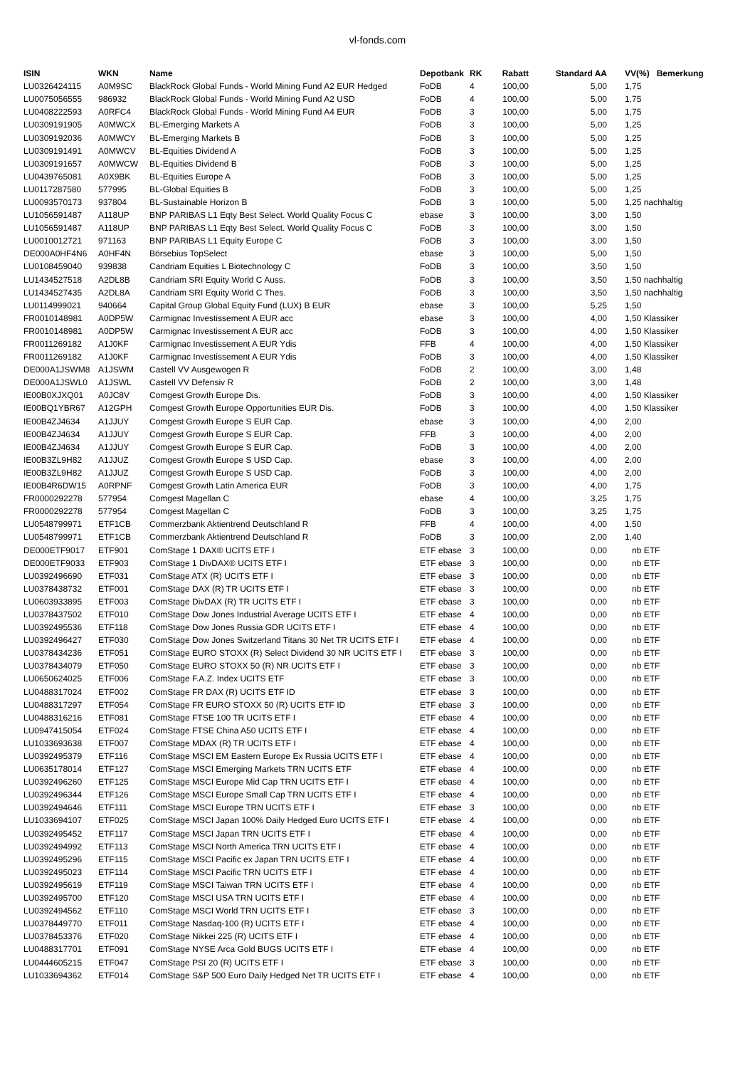vl-fonds.com
| ISIN | WKN | Name | Depotbank | RK | Rabatt | Standard AA | | VV(%) Bemerkung |
| --- | --- | --- | --- | --- | --- | --- | --- | --- |
| LU0326424115 | A0M9SC | BlackRock Global Funds - World Mining Fund A2 EUR Hedged | FoDB | 4 | 100,00 | 5,00 | | 1,75 |
| LU0075056555 | 986932 | BlackRock Global Funds - World Mining Fund A2 USD | FoDB | 4 | 100,00 | 5,00 | | 1,75 |
| LU0408222593 | A0RFC4 | BlackRock Global Funds - World Mining Fund A4 EUR | FoDB | 3 | 100,00 | 5,00 | | 1,75 |
| LU0309191905 | A0MWCX | BL-Emerging Markets A | FoDB | 3 | 100,00 | 5,00 | | 1,25 |
| LU0309192036 | A0MWCY | BL-Emerging Markets B | FoDB | 3 | 100,00 | 5,00 | | 1,25 |
| LU0309191491 | A0MWCV | BL-Equities Dividend A | FoDB | 3 | 100,00 | 5,00 | | 1,25 |
| LU0309191657 | A0MWCW | BL-Equities Dividend B | FoDB | 3 | 100,00 | 5,00 | | 1,25 |
| LU0439765081 | A0X9BK | BL-Equities Europe A | FoDB | 3 | 100,00 | 5,00 | | 1,25 |
| LU0117287580 | 577995 | BL-Global Equities B | FoDB | 3 | 100,00 | 5,00 | | 1,25 |
| LU0093570173 | 937804 | BL-Sustainable Horizon B | FoDB | 3 | 100,00 | 5,00 | | 1,25 nachhaltig |
| LU1056591487 | A118UP | BNP PARIBAS L1 Eqty Best Select. World Quality Focus C | ebase | 3 | 100,00 | 3,00 | | 1,50 |
| LU1056591487 | A118UP | BNP PARIBAS L1 Eqty Best Select. World Quality Focus C | FoDB | 3 | 100,00 | 3,00 | | 1,50 |
| LU0010012721 | 971163 | BNP PARIBAS L1 Equity Europe C | FoDB | 3 | 100,00 | 3,00 | | 1,50 |
| DE000A0HF4N6 | A0HF4N | Börsebius TopSelect | ebase | 3 | 100,00 | 5,00 | | 1,50 |
| LU0108459040 | 939838 | Candriam Equities L Biotechnology C | FoDB | 3 | 100,00 | 3,50 | | 1,50 |
| LU1434527518 | A2DL8B | Candriam SRI Equity World C Auss. | FoDB | 3 | 100,00 | 3,50 | | 1,50 nachhaltig |
| LU1434527435 | A2DL8A | Candriam SRI Equity World C Thes. | FoDB | 3 | 100,00 | 3,50 | | 1,50 nachhaltig |
| LU0114999021 | 940664 | Capital Group Global Equity Fund (LUX) B EUR | ebase | 3 | 100,00 | 5,25 | | 1,50 |
| FR0010148981 | A0DP5W | Carmignac Investissement A EUR acc | ebase | 3 | 100,00 | 4,00 | | 1,50 Klassiker |
| FR0010148981 | A0DP5W | Carmignac Investissement A EUR acc | FoDB | 3 | 100,00 | 4,00 | | 1,50 Klassiker |
| FR0011269182 | A1J0KF | Carmignac Investissement A EUR Ydis | FFB | 4 | 100,00 | 4,00 | | 1,50 Klassiker |
| FR0011269182 | A1J0KF | Carmignac Investissement A EUR Ydis | FoDB | 3 | 100,00 | 4,00 | | 1,50 Klassiker |
| DE000A1JSWM8 | A1JSWM | Castell VV Ausgewogen R | FoDB | 2 | 100,00 | 3,00 | | 1,48 |
| DE000A1JSWL0 | A1JSWL | Castell VV Defensiv R | FoDB | 2 | 100,00 | 3,00 | | 1,48 |
| IE00B0XJXQ01 | A0JC8V | Comgest Growth Europe Dis. | FoDB | 3 | 100,00 | 4,00 | | 1,50 Klassiker |
| IE00BQ1YBR67 | A12GPH | Comgest Growth Europe Opportunities EUR Dis. | FoDB | 3 | 100,00 | 4,00 | | 1,50 Klassiker |
| IE00B4ZJ4634 | A1JJUY | Comgest Growth Europe S EUR Cap. | ebase | 3 | 100,00 | 4,00 | | 2,00 |
| IE00B4ZJ4634 | A1JJUY | Comgest Growth Europe S EUR Cap. | FFB | 3 | 100,00 | 4,00 | | 2,00 |
| IE00B4ZJ4634 | A1JJUY | Comgest Growth Europe S EUR Cap. | FoDB | 3 | 100,00 | 4,00 | | 2,00 |
| IE00B3ZL9H82 | A1JJUZ | Comgest Growth Europe S USD Cap. | ebase | 3 | 100,00 | 4,00 | | 2,00 |
| IE00B3ZL9H82 | A1JJUZ | Comgest Growth Europe S USD Cap. | FoDB | 3 | 100,00 | 4,00 | | 2,00 |
| IE00B4R6DW15 | A0RPNF | Comgest Growth Latin America EUR | FoDB | 3 | 100,00 | 4,00 | | 1,75 |
| FR0000292278 | 577954 | Comgest Magellan C | ebase | 4 | 100,00 | 3,25 | | 1,75 |
| FR0000292278 | 577954 | Comgest Magellan C | FoDB | 3 | 100,00 | 3,25 | | 1,75 |
| LU0548799971 | ETF1CB | Commerzbank Aktientrend Deutschland R | FFB | 4 | 100,00 | 4,00 | | 1,50 |
| LU0548799971 | ETF1CB | Commerzbank Aktientrend Deutschland R | FoDB | 3 | 100,00 | 2,00 | | 1,40 |
| DE000ETF9017 | ETF901 | ComStage 1 DAX® UCITS ETF I | ETF ebase | 3 | 100,00 | 0,00 | | nb ETF |
| DE000ETF9033 | ETF903 | ComStage 1 DivDAX® UCITS ETF I | ETF ebase | 3 | 100,00 | 0,00 | | nb ETF |
| LU0392496690 | ETF031 | ComStage ATX (R) UCITS ETF I | ETF ebase | 3 | 100,00 | 0,00 | | nb ETF |
| LU0378438732 | ETF001 | ComStage DAX (R) TR UCITS ETF I | ETF ebase | 3 | 100,00 | 0,00 | | nb ETF |
| LU0603933895 | ETF003 | ComStage DivDAX (R) TR UCITS ETF I | ETF ebase | 3 | 100,00 | 0,00 | | nb ETF |
| LU0378437502 | ETF010 | ComStage Dow Jones Industrial Average UCITS ETF I | ETF ebase | 4 | 100,00 | 0,00 | | nb ETF |
| LU0392495536 | ETF118 | ComStage Dow Jones Russia GDR UCITS ETF I | ETF ebase | 4 | 100,00 | 0,00 | | nb ETF |
| LU0392496427 | ETF030 | ComStage Dow Jones Switzerland Titans 30 Net TR UCITS ETF I | ETF ebase | 4 | 100,00 | 0,00 | | nb ETF |
| LU0378434236 | ETF051 | ComStage EURO STOXX (R) Select Dividend 30 NR UCITS ETF I | ETF ebase | 3 | 100,00 | 0,00 | | nb ETF |
| LU0378434079 | ETF050 | ComStage EURO STOXX 50 (R) NR UCITS ETF I | ETF ebase | 3 | 100,00 | 0,00 | | nb ETF |
| LU0650624025 | ETF006 | ComStage F.A.Z. Index UCITS ETF | ETF ebase | 3 | 100,00 | 0,00 | | nb ETF |
| LU0488317024 | ETF002 | ComStage FR DAX (R) UCITS ETF ID | ETF ebase | 3 | 100,00 | 0,00 | | nb ETF |
| LU0488317297 | ETF054 | ComStage FR EURO STOXX 50 (R) UCITS ETF ID | ETF ebase | 3 | 100,00 | 0,00 | | nb ETF |
| LU0488316216 | ETF081 | ComStage FTSE 100 TR UCITS ETF I | ETF ebase | 4 | 100,00 | 0,00 | | nb ETF |
| LU0947415054 | ETF024 | ComStage FTSE China A50 UCITS ETF I | ETF ebase | 4 | 100,00 | 0,00 | | nb ETF |
| LU1033693638 | ETF007 | ComStage MDAX (R) TR UCITS ETF I | ETF ebase | 4 | 100,00 | 0,00 | | nb ETF |
| LU0392495379 | ETF116 | ComStage MSCI EM Eastern Europe Ex Russia UCITS ETF I | ETF ebase | 4 | 100,00 | 0,00 | | nb ETF |
| LU0635178014 | ETF127 | ComStage MSCI Emerging Markets TRN UCITS ETF | ETF ebase | 4 | 100,00 | 0,00 | | nb ETF |
| LU0392496260 | ETF125 | ComStage MSCI Europe Mid Cap TRN UCITS ETF I | ETF ebase | 4 | 100,00 | 0,00 | | nb ETF |
| LU0392496344 | ETF126 | ComStage MSCI Europe Small Cap TRN UCITS ETF I | ETF ebase | 4 | 100,00 | 0,00 | | nb ETF |
| LU0392494646 | ETF111 | ComStage MSCI Europe TRN UCITS ETF I | ETF ebase | 3 | 100,00 | 0,00 | | nb ETF |
| LU1033694107 | ETF025 | ComStage MSCI Japan 100% Daily Hedged Euro UCITS ETF I | ETF ebase | 4 | 100,00 | 0,00 | | nb ETF |
| LU0392495452 | ETF117 | ComStage MSCI Japan TRN UCITS ETF I | ETF ebase | 4 | 100,00 | 0,00 | | nb ETF |
| LU0392494992 | ETF113 | ComStage MSCI North America TRN UCITS ETF I | ETF ebase | 4 | 100,00 | 0,00 | | nb ETF |
| LU0392495296 | ETF115 | ComStage MSCI Pacific ex Japan TRN UCITS ETF I | ETF ebase | 4 | 100,00 | 0,00 | | nb ETF |
| LU0392495023 | ETF114 | ComStage MSCI Pacific TRN UCITS ETF I | ETF ebase | 4 | 100,00 | 0,00 | | nb ETF |
| LU0392495619 | ETF119 | ComStage MSCI Taiwan TRN UCITS ETF I | ETF ebase | 4 | 100,00 | 0,00 | | nb ETF |
| LU0392495700 | ETF120 | ComStage MSCI USA TRN UCITS ETF I | ETF ebase | 4 | 100,00 | 0,00 | | nb ETF |
| LU0392494562 | ETF110 | ComStage MSCI World TRN UCITS ETF I | ETF ebase | 3 | 100,00 | 0,00 | | nb ETF |
| LU0378449770 | ETF011 | ComStage Nasdaq-100 (R) UCITS ETF I | ETF ebase | 4 | 100,00 | 0,00 | | nb ETF |
| LU0378453376 | ETF020 | ComStage Nikkei 225 (R) UCITS ETF I | ETF ebase | 4 | 100,00 | 0,00 | | nb ETF |
| LU0488317701 | ETF091 | ComStage NYSE Arca Gold BUGS UCITS ETF I | ETF ebase | 4 | 100,00 | 0,00 | | nb ETF |
| LU0444605215 | ETF047 | ComStage PSI 20 (R) UCITS ETF I | ETF ebase | 3 | 100,00 | 0,00 | | nb ETF |
| LU1033694362 | ETF014 | ComStage S&P 500 Euro Daily Hedged Net TR UCITS ETF I | ETF ebase | 4 | 100,00 | 0,00 | | nb ETF |